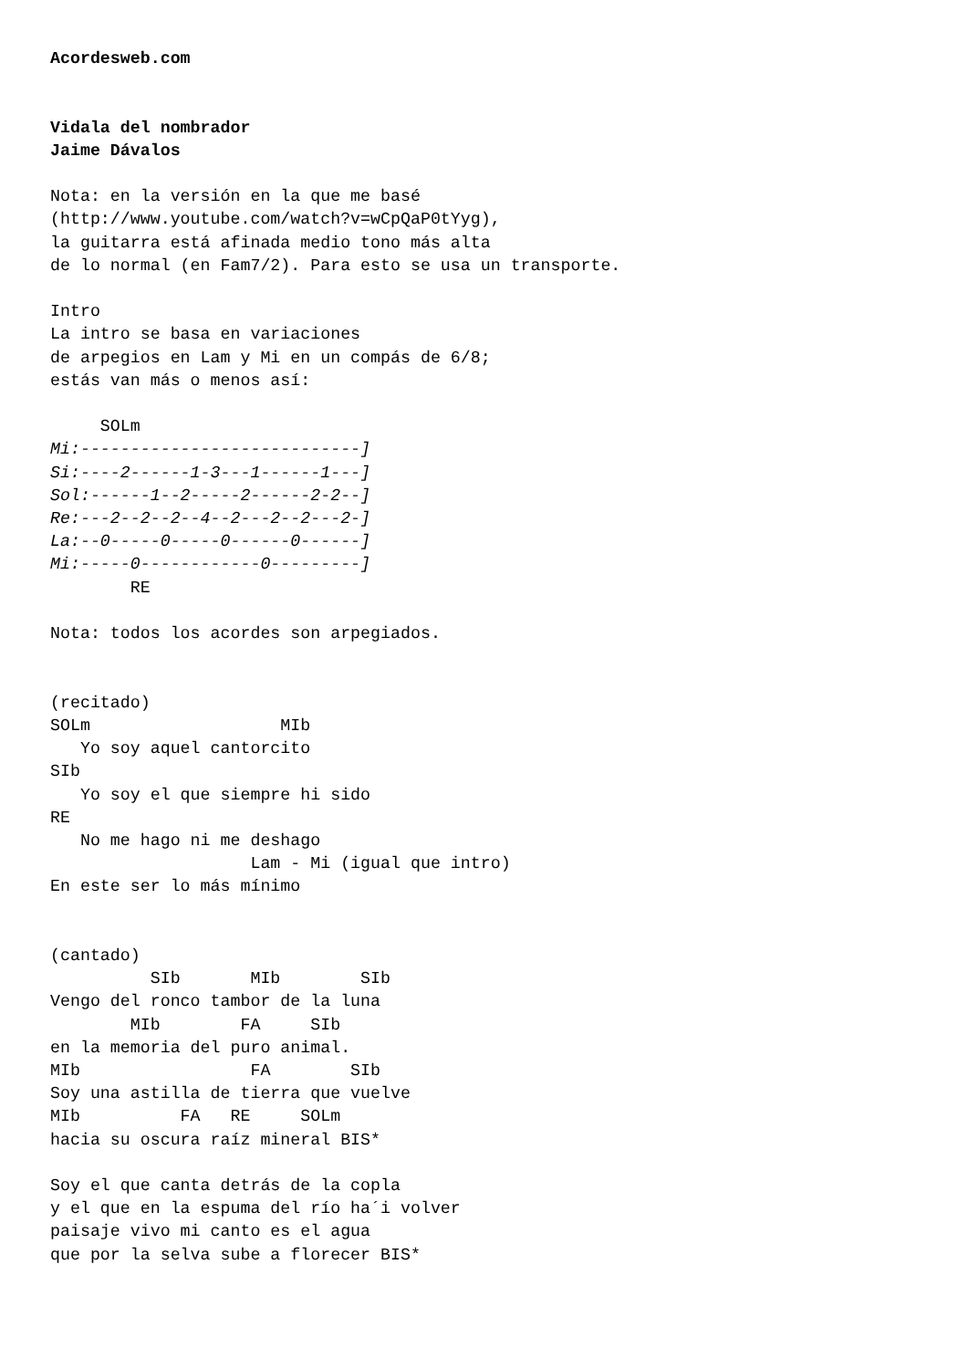Acordesweb.com


Vidala del nombrador
Jaime Dávalos

Nota: en la versión en la que me basé
(http://www.youtube.com/watch?v=wCpQaP0tYyg),
la guitarra está afinada medio tono más alta
de lo normal (en Fam7/2). Para esto se usa un transporte.

Intro
La intro se basa en variaciones
de arpegios en Lam y Mi en un compás de 6/8;
estás van más o menos así:

     SOLm
Mi:----------------------------]
Si:----2------1-3---1------1---]
Sol:------1--2-----2------2-2--]
Re:---2--2--2--4--2---2--2---2-]
La:--0-----0-----0------0------]
Mi:-----0------------0---------]
        RE

Nota: todos los acordes son arpegiados.


(recitado)
SOLm                   MIb
   Yo soy aquel cantorcito
SIb
   Yo soy el que siempre hi sido
RE
   No me hago ni me deshago
                    Lam - Mi (igual que intro)
En este ser lo más mínimo


(cantado)
          SIb       MIb        SIb
Vengo del ronco tambor de la luna
        MIb        FA     SIb
en la memoria del puro animal.
MIb                 FA        SIb
Soy una astilla de tierra que vuelve
MIb          FA   RE     SOLm
hacia su oscura raíz mineral BIS*

Soy el que canta detrás de la copla
y el que en la espuma del río ha´i volver
paisaje vivo mi canto es el agua
que por la selva sube a florecer BIS*